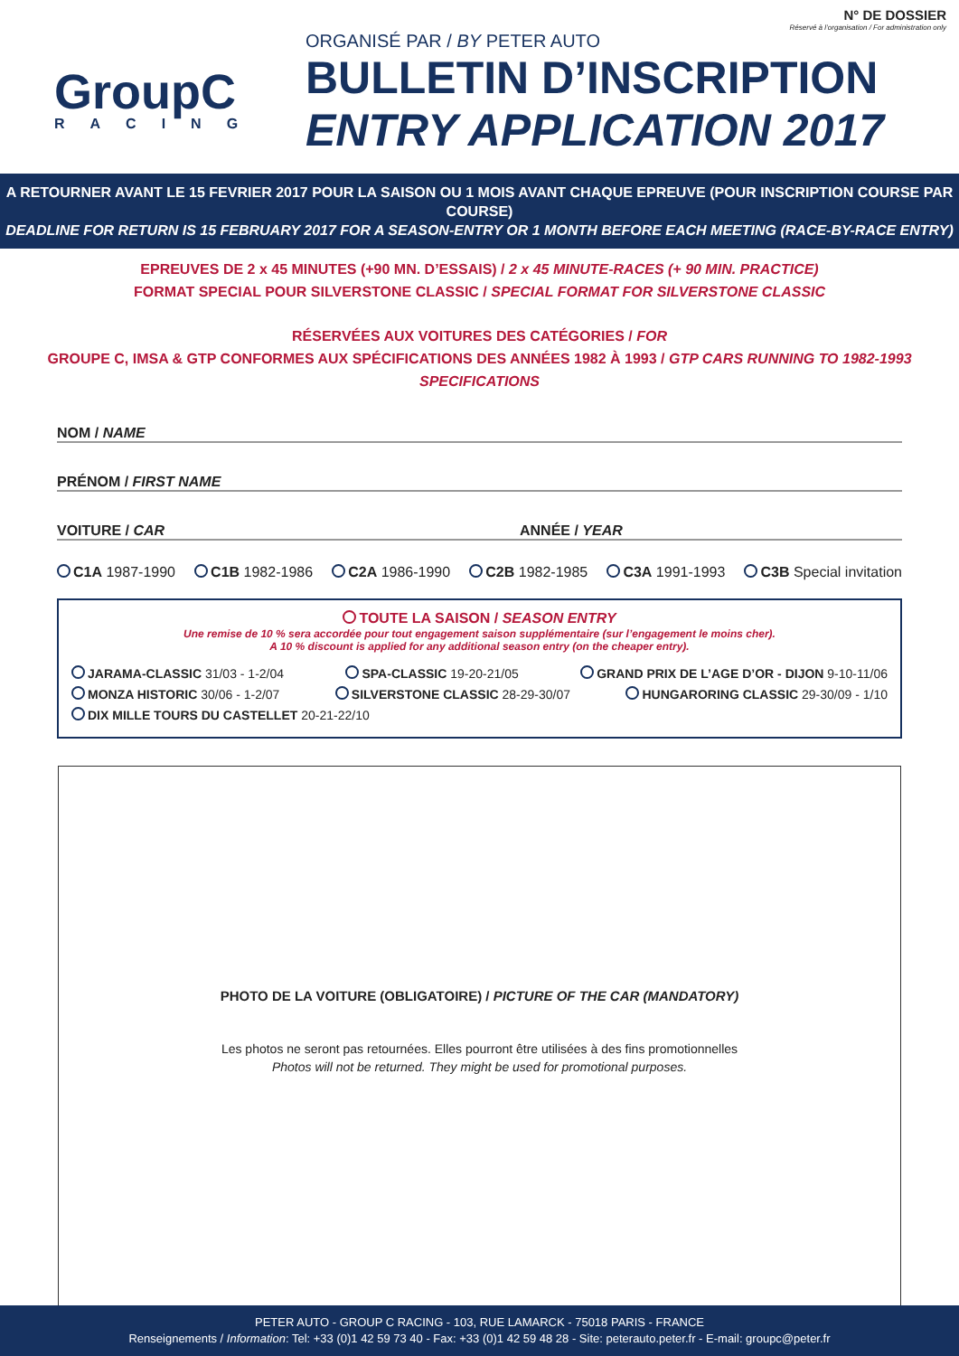GroupC
RACING
ORGANISÉ PAR / BY PETER AUTO
BULLETIN D’INSCRIPTION
ENTRY APPLICATION 2017
N° DE DOSSIER
Réservé à l’organisation / For administration only
A RETOURNER AVANT LE 15 FEVRIER 2017 POUR LA SAISON OU 1 MOIS AVANT CHAQUE EPREUVE (POUR INSCRIPTION COURSE PAR COURSE)
DEADLINE FOR RETURN IS 15 FEBRUARY 2017 FOR A SEASON-ENTRY OR 1 MONTH BEFORE EACH MEETING (RACE-BY-RACE ENTRY)
EPREUVES DE 2 x 45 MINUTES (+90 MN. D’ESSAIS) / 2 x 45 MINUTE-RACES (+ 90 MIN. PRACTICE)
FORMAT SPECIAL POUR SILVERSTONE CLASSIC / SPECIAL FORMAT FOR SILVERSTONE CLASSIC
RÉSERVÉES AUX VOITURES DES CATÉGORIES / FOR
GROUPE C, IMSA & GTP CONFORMES AUX SPÉCIFICATIONS DES ANNÉES 1982 À 1993 / GTP CARS RUNNING TO 1982-1993 SPECIFICATIONS
NOM / NAME
PRÉNOM / FIRST NAME
VOITURE / CAR ANNÉE / YEAR
C1A 1987-1990 C1B 1982-1986 C2A 1986-1990 C2B 1982-1985 C3A 1991-1993 C3B Special invitation
TOUTE LA SAISON / SEASON ENTRY
Une remise de 10 % sera accordée pour tout engagement saison supplémentaire (sur l’engagement le moins cher).
A 10 % discount is applied for any additional season entry (on the cheaper entry).
JARAMA-CLASSIC 31/03 - 1-2/04 SPA-CLASSIC 19-20-21/05 GRAND PRIX DE L’AGE D’OR - DIJON 9-10-11/06
MONZA HISTORIC 30/06 - 1-2/07 SILVERSTONE CLASSIC 28-29-30/07 HUNGARORING CLASSIC 29-30/09 - 1/10
DIX MILLE TOURS DU CASTELLET 20-21-22/10
PHOTO DE LA VOITURE (OBLIGATOIRE) / PICTURE OF THE CAR (MANDATORY)
Les photos ne seront pas retournées. Elles pourront être utilisées à des fins promotionnelles
Photos will not be returned. They might be used for promotional purposes.
PETER AUTO - GROUP C RACING - 103, RUE LAMARCK - 75018 PARIS - FRANCE
Renseignements / Information: Tel: +33 (0)1 42 59 73 40 - Fax: +33 (0)1 42 59 48 28 - Site: peterauto.peter.fr - E-mail: groupc@peter.fr